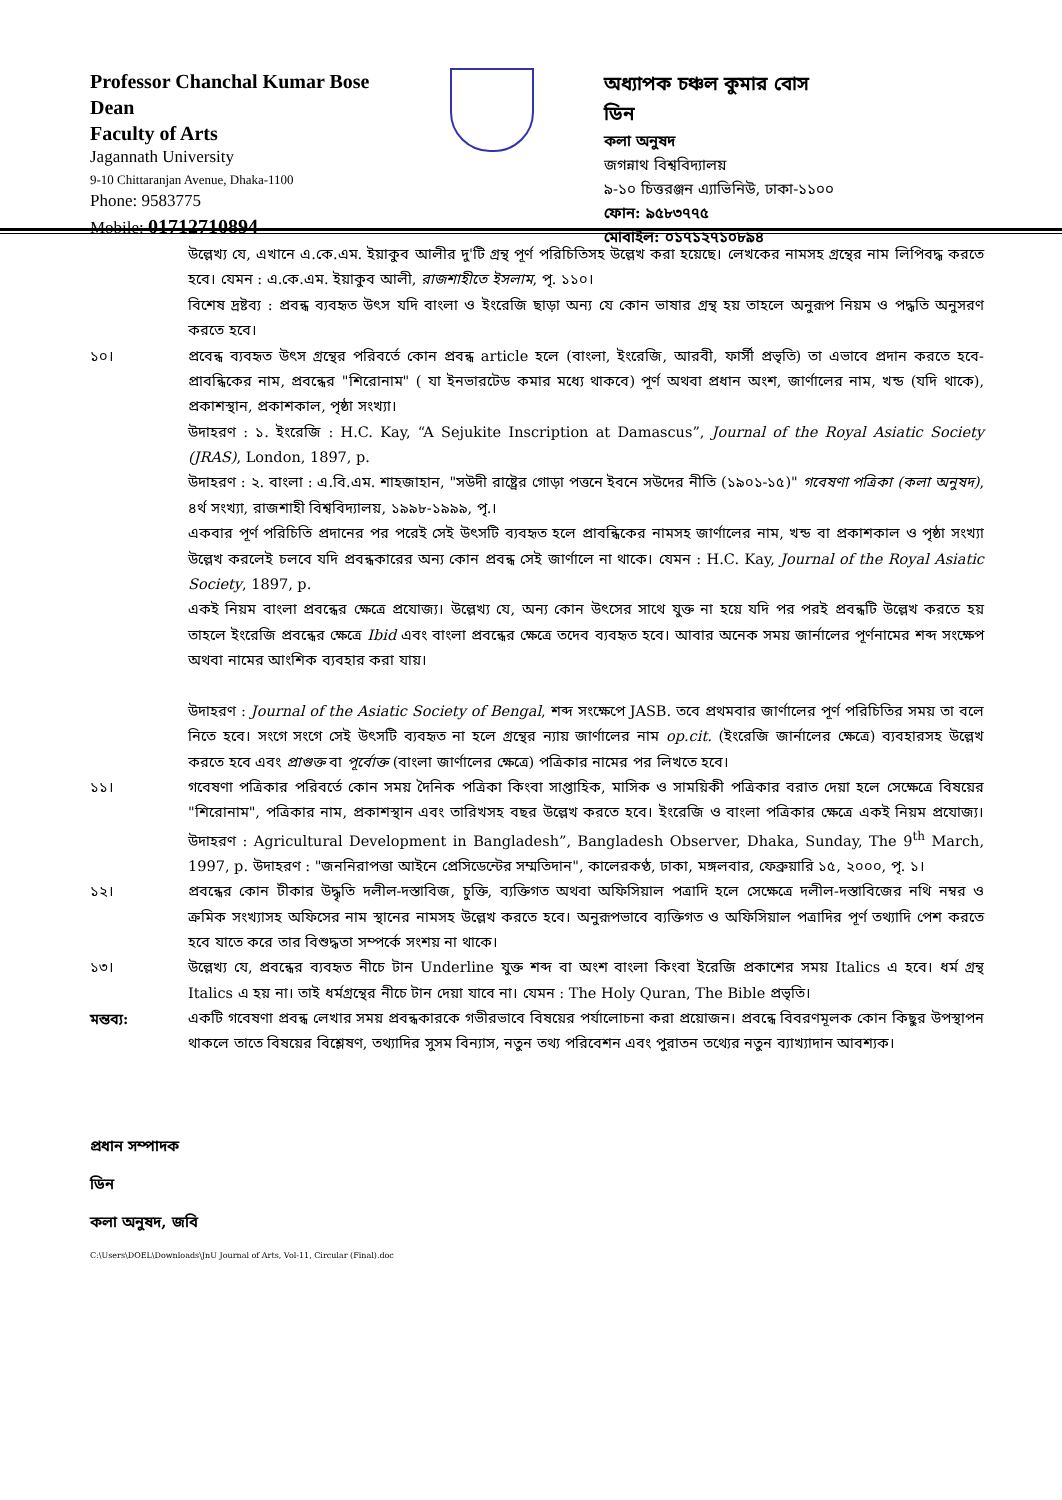Professor Chanchal Kumar Bose
Dean
Faculty of Arts
Jagannath University
9-10 Chittaranjan Avenue, Dhaka-1100
Phone: 9583775
Mobile: 01712710894
অধ্যাপক চঞ্চল কুমার বোস
ডিন
কলা অনুষদ
জগন্নাথ বিশ্ববিদ্যালয়
৯-১০ চিত্তরঞ্জন এ্যাভিনিউ, ঢাকা-১১০০
ফোন: ৯৫৮৩৭৭৫
মোবাইল: ০১৭১২৭১০৮৯৪
উল্লেখ্য যে, এখানে এ.কে.এম. ইয়াকুব আলীর দু'টি গ্রন্থ পূর্ণ পরিচিতিসহ উল্লেখ করা হয়েছে। লেখকের নামসহ গ্রন্থের নাম লিপিবদ্ধ করতে হবে। যেমন : এ.কে.এম. ইয়াকুব আলী, রাজশাহীতে ইসলাম, পৃ. ১১০।
বিশেষ দ্রষ্টব্য : প্রবন্ধ ব্যবহৃত উৎস যদি বাংলা ও ইংরেজি ছাড়া অন্য যে কোন ভাষার গ্রন্থ হয় তাহলে অনুরূপ নিয়ম ও পদ্ধতি অনুসরণ করতে হবে।
১০। প্রবেন্ধ ব্যবহৃত উৎস গ্রন্থের পরিবর্তে কোন প্রবন্ধ article হলে (বাংলা, ইংরেজি, আরবী, ফার্সী প্রভৃতি) তা এভাবে প্রদান করতে হবে-প্রাবন্ধিকের নাম, প্রবন্ধের "শিরোনাম" ( যা ইনভারটেড কমার মধ্যে থাকবে) পূর্ণ অথবা প্রধান অংশ, জার্ণালের নাম, খন্ড (যদি থাকে), প্রকাশস্থান, প্রকাশকাল, পৃষ্ঠা সংখ্যা।
উদাহরণ : ১. ইংরেজি : H.C. Kay, “A Sejukite Inscription at Damascus”, Journal of the Royal Asiatic Society (JRAS), London, 1897, p.
উদাহরণ : ২. বাংলা : এ.বি.এম. শাহজাহান, "সউদী রাষ্ট্রের গোড়া পত্তনে ইবনে সউদের নীতি (১৯০১-১৫)" গবেষণা পত্রিকা (কলা অনুষদ), ৪র্থ সংখ্যা, রাজশাহী বিশ্ববিদ্যালয়, ১৯৯৮-১৯৯৯, পৃ.।
একবার পূর্ণ পরিচিতি প্রদানের পর পরেই সেই উৎসটি ব্যবহৃত হলে প্রাবন্ধিকের নামসহ জার্ণালের নাম, খন্ড বা প্রকাশকাল ও পৃষ্ঠা সংখ্যা উল্লেখ করলেই চলবে যদি প্রবন্ধকারের অন্য কোন প্রবন্ধ সেই জার্ণালে না থাকে। যেমন : H.C. Kay, Journal of the Royal Asiatic Society, 1897, p.
একই নিয়ম বাংলা প্রবন্ধের ক্ষেত্রে প্রযোজ্য। উল্লেখ্য যে, অন্য কোন উৎসের সাথে যুক্ত না হয়ে যদি পর পরই প্রবন্ধটি উল্লেখ করতে হয় তাহলে ইংরেজি প্রবন্ধের ক্ষেত্রে Ibid এবং বাংলা প্রবন্ধের ক্ষেত্রে তদেব ব্যবহৃত হবে। আবার অনেক সময় জার্নালের পূর্ণনামের শব্দ সংক্ষেপ অথবা নামের আংশিক ব্যবহার করা যায়।
উদাহরণ : Journal of the Asiatic Society of Bengal, শব্দ সংক্ষেপে JASB. তবে প্রথমবার জার্ণালের পূর্ণ পরিচিতির সময় তা বলে নিতে হবে। সংগে সংগে সেই উৎসটি ব্যবহৃত না হলে গ্রন্থের ন্যায় জার্ণালের নাম op.cit. (ইংরেজি জার্নালের ক্ষেত্রে) ব্যবহারসহ উল্লেখ করতে হবে এবং প্রাগুক্ত বা পূর্বোক্ত (বাংলা জার্ণালের ক্ষেত্রে) পত্রিকার নামের পর লিখতে হবে।
১১। গবেষণা পত্রিকার পরিবর্তে কোন সময় দৈনিক পত্রিকা কিংবা সাপ্তাহিক, মাসিক ও সাময়িকী পত্রিকার বরাত দেয়া হলে সেক্ষেত্রে বিষয়ের "শিরোনাম", পত্রিকার নাম, প্রকাশস্থান এবং তারিখসহ বছর উল্লেখ করতে হবে। ইংরেজি ও বাংলা পত্রিকার ক্ষেত্রে একই নিয়ম প্রযোজ্য। উদাহরণ : Agricultural Development in Bangladesh”, Bangladesh Observer, Dhaka, Sunday, The 9<sup>th</sup> March, 1997, p. উদাহরণ : "জননিরাপত্তা আইনে প্রেসিডেন্টের সম্মতিদান", কালেরকণ্ঠ, ঢাকা, মঙ্গলবার, ফেব্রুয়ারি ১৫, ২০০০, পৃ. ১।
১২। প্রবন্ধের কোন টীকার উদ্ধৃতি দলীল-দস্তাবিজ, চুক্তি, ব্যক্তিগত অথবা অফিসিয়াল পত্রাদি হলে সেক্ষেত্রে দলীল-দস্তাবিজের নথি নম্বর ও ক্রমিক সংখ্যাসহ অফিসের নাম স্থানের নামসহ উল্লেখ করতে হবে। অনুরূপভাবে ব্যক্তিগত ও অফিসিয়াল পত্রাদির পূর্ণ তথ্যাদি পেশ করতে হবে যাতে করে তার বিশুদ্ধতা সম্পর্কে সংশয় না থাকে।
১৩। উল্লেখ্য যে, প্রবন্ধের ব্যবহৃত নীচে টান Underline যুক্ত শব্দ বা অংশ বাংলা কিংবা ইরেজি প্রকাশের সময় Italics এ হবে। ধর্ম গ্রন্থ Italics এ হয় না। তাই ধর্মগ্রন্থের নীচে টান দেয়া যাবে না। যেমন : The Holy Quran, The Bible প্রভৃতি।
মন্তব্য: একটি গবেষণা প্রবন্ধ লেখার সময় প্রবন্ধকারকে গভীরভাবে বিষয়ের পর্যালোচনা করা প্রয়োজন। প্রবন্ধে বিবরণমূলক কোন কিছুর উপস্থাপন থাকলে তাতে বিষয়ের বিশ্লেষণ, তথ্যাদির সুসম বিন্যাস, নতুন তথ্য পরিবেশন এবং পুরাতন তথ্যের নতুন ব্যাখ্যাদান আবশ্যক।
প্রধান সম্পাদক
ডিন
কলা অনুষদ, জবি
C:\Users\DOEL\Downloads\JnU Journal of Arts, Vol-11, Circular (Final).doc